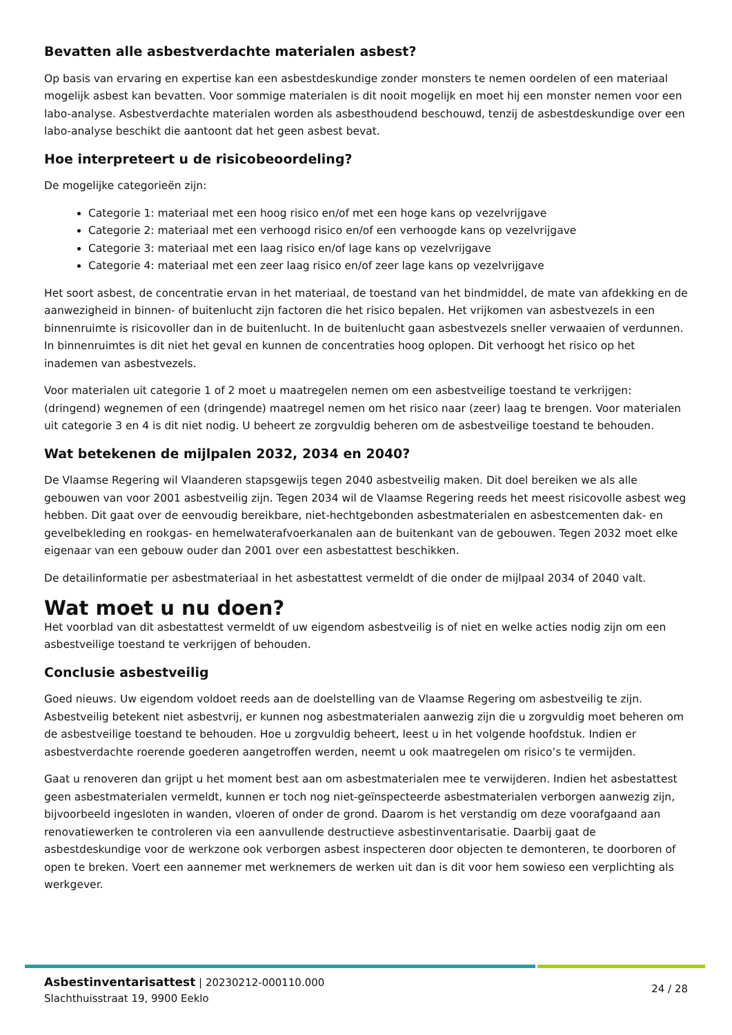Bevatten alle asbestverdachte materialen asbest?
Op basis van ervaring en expertise kan een asbestdeskundige zonder monsters te nemen oordelen of een materiaal mogelijk asbest kan bevatten. Voor sommige materialen is dit nooit mogelijk en moet hij een monster nemen voor een labo-analyse. Asbestverdachte materialen worden als asbesthoudend beschouwd, tenzij de asbestdeskundige over een labo-analyse beschikt die aantoont dat het geen asbest bevat.
Hoe interpreteert u de risicobeoordeling?
De mogelijke categorieën zijn:
Categorie 1: materiaal met een hoog risico en/of met een hoge kans op vezelvrijgave
Categorie 2: materiaal met een verhoogd risico en/of een verhoogde kans op vezelvrijgave
Categorie 3: materiaal met een laag risico en/of lage kans op vezelvrijgave
Categorie 4: materiaal met een zeer laag risico en/of zeer lage kans op vezelvrijgave
Het soort asbest, de concentratie ervan in het materiaal, de toestand van het bindmiddel, de mate van afdekking en de aanwezigheid in binnen- of buitenlucht zijn factoren die het risico bepalen. Het vrijkomen van asbestvezels in een binnenruimte is risicovoller dan in de buitenlucht. In de buitenlucht gaan asbestvezels sneller verwaaien of verdunnen. In binnenruimtes is dit niet het geval en kunnen de concentraties hoog oplopen. Dit verhoogt het risico op het inademen van asbestvezels.
Voor materialen uit categorie 1 of 2 moet u maatregelen nemen om een asbestveilige toestand te verkrijgen: (dringend) wegnemen of een (dringende) maatregel nemen om het risico naar (zeer) laag te brengen. Voor materialen uit categorie 3 en 4 is dit niet nodig. U beheert ze zorgvuldig beheren om de asbestveilige toestand te behouden.
Wat betekenen de mijlpalen 2032, 2034 en 2040?
De Vlaamse Regering wil Vlaanderen stapsgewijs tegen 2040 asbestveilig maken. Dit doel bereiken we als alle gebouwen van voor 2001 asbestveilig zijn. Tegen 2034 wil de Vlaamse Regering reeds het meest risicovolle asbest weg hebben. Dit gaat over de eenvoudig bereikbare, niet-hechtgebonden asbestmaterialen en asbestcementen dak- en gevelbekleding en rookgas- en hemelwaterafvoerkanalen aan de buitenkant van de gebouwen. Tegen 2032 moet elke eigenaar van een gebouw ouder dan 2001 over een asbestattest beschikken.
De detailinformatie per asbestmateriaal in het asbestattest vermeldt of die onder de mijlpaal 2034 of 2040 valt.
Wat moet u nu doen?
Het voorblad van dit asbestattest vermeldt of uw eigendom asbestveilig is of niet en welke acties nodig zijn om een asbestveilige toestand te verkrijgen of behouden.
Conclusie asbestveilig
Goed nieuws. Uw eigendom voldoet reeds aan de doelstelling van de Vlaamse Regering om asbestveilig te zijn. Asbestveilig betekent niet asbestvrij, er kunnen nog asbestmaterialen aanwezig zijn die u zorgvuldig moet beheren om de asbestveilige toestand te behouden. Hoe u zorgvuldig beheert, leest u in het volgende hoofdstuk. Indien er asbestverdachte roerende goederen aangetroffen werden, neemt u ook maatregelen om risico’s te vermijden.
Gaat u renoveren dan grijpt u het moment best aan om asbestmaterialen mee te verwijderen. Indien het asbestattest geen asbestmaterialen vermeldt, kunnen er toch nog niet-geïnspecteerde asbestmaterialen verborgen aanwezig zijn, bijvoorbeeld ingesloten in wanden, vloeren of onder de grond. Daarom is het verstandig om deze voorafgaand aan renovatiewerken te controleren via een aanvullende destructieve asbestinventarisatie. Daarbij gaat de asbestdeskundige voor de werkzone ook verborgen asbest inspecteren door objecten te demonteren, te doorboren of open te breken. Voert een aannemer met werknemers de werken uit dan is dit voor hem sowieso een verplichting als werkgever.
Asbestinventarisattest | 20230212-000110.000
Slachthuisstraat 19, 9900 Eeklo
24 / 28